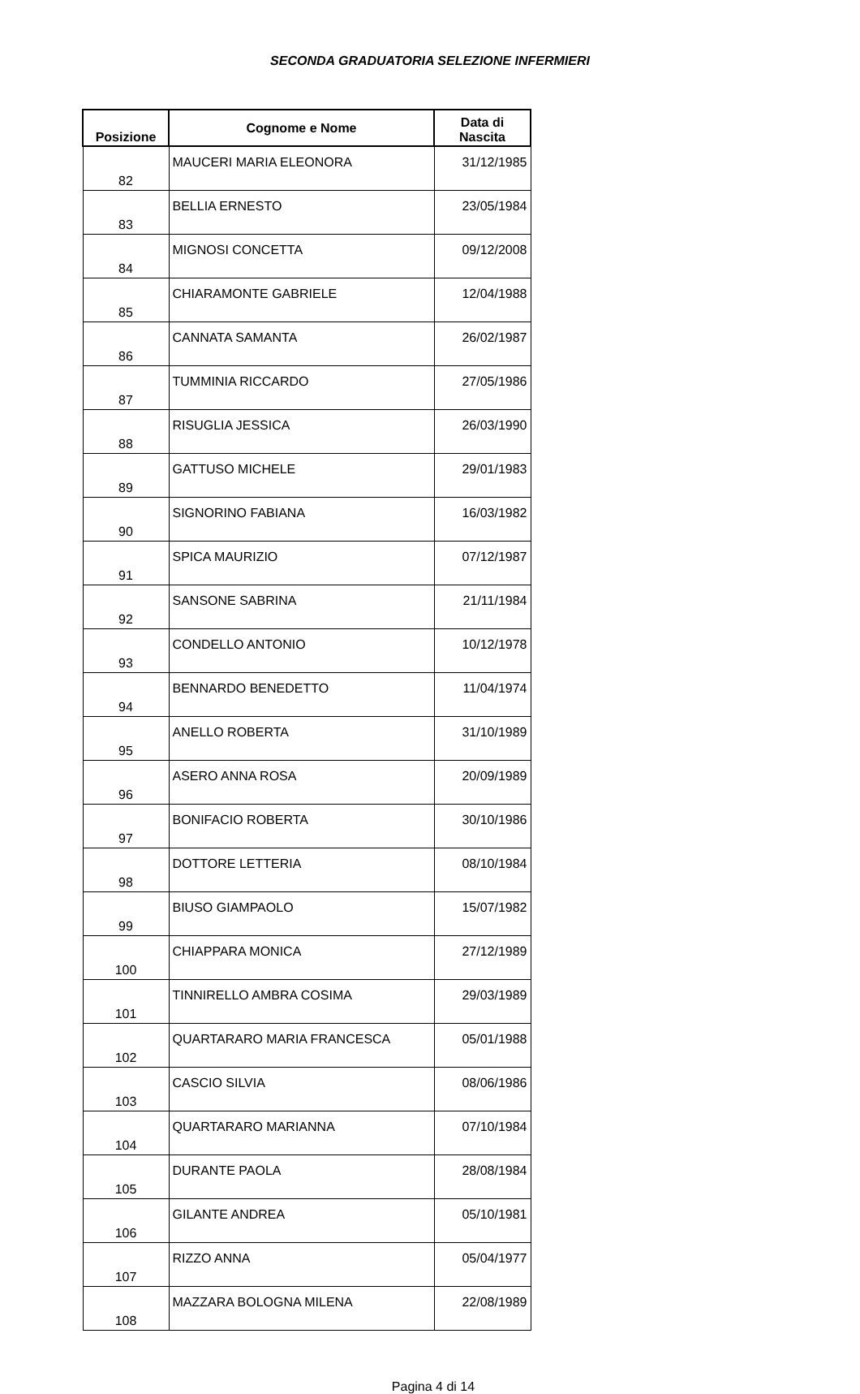SECONDA GRADUATORIA SELEZIONE INFERMIERI
| Posizione | Cognome e Nome | Data di Nascita |
| --- | --- | --- |
| 82 | MAUCERI MARIA ELEONORA | 31/12/1985 |
| 83 | BELLIA ERNESTO | 23/05/1984 |
| 84 | MIGNOSI CONCETTA | 09/12/2008 |
| 85 | CHIARAMONTE GABRIELE | 12/04/1988 |
| 86 | CANNATA SAMANTA | 26/02/1987 |
| 87 | TUMMINIA RICCARDO | 27/05/1986 |
| 88 | RISUGLIA JESSICA | 26/03/1990 |
| 89 | GATTUSO MICHELE | 29/01/1983 |
| 90 | SIGNORINO FABIANA | 16/03/1982 |
| 91 | SPICA MAURIZIO | 07/12/1987 |
| 92 | SANSONE SABRINA | 21/11/1984 |
| 93 | CONDELLO ANTONIO | 10/12/1978 |
| 94 | BENNARDO BENEDETTO | 11/04/1974 |
| 95 | ANELLO ROBERTA | 31/10/1989 |
| 96 | ASERO ANNA ROSA | 20/09/1989 |
| 97 | BONIFACIO ROBERTA | 30/10/1986 |
| 98 | DOTTORE LETTERIA | 08/10/1984 |
| 99 | BIUSO GIAMPAOLO | 15/07/1982 |
| 100 | CHIAPPARA MONICA | 27/12/1989 |
| 101 | TINNIRELLO AMBRA COSIMA | 29/03/1989 |
| 102 | QUARTARARO MARIA FRANCESCA | 05/01/1988 |
| 103 | CASCIO SILVIA | 08/06/1986 |
| 104 | QUARTARARO MARIANNA | 07/10/1984 |
| 105 | DURANTE PAOLA | 28/08/1984 |
| 106 | GILANTE ANDREA | 05/10/1981 |
| 107 | RIZZO ANNA | 05/04/1977 |
| 108 | MAZZARA BOLOGNA MILENA | 22/08/1989 |
Pagina 4 di 14